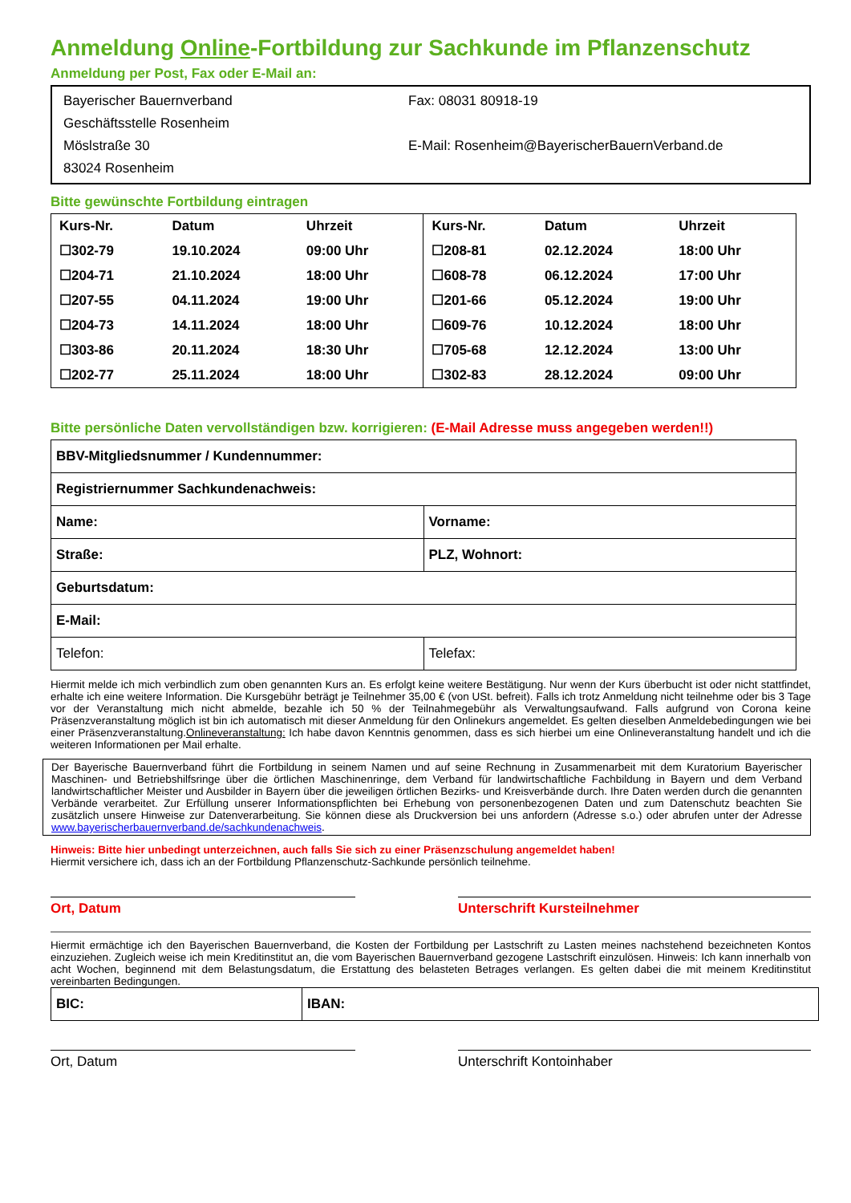Anmeldung Online-Fortbildung zur Sachkunde im Pflanzenschutz
Anmeldung per Post, Fax oder E-Mail an:
Bayerischer Bauernverband
Geschäftsstelle Rosenheim
Möslstraße 30
83024 Rosenheim
Fax: 08031 80918-19
E-Mail: Rosenheim@BayerischerBauernVerband.de
Bitte gewünschte Fortbildung eintragen
| Kurs-Nr. | Datum | Uhrzeit | Kurs-Nr. | Datum | Uhrzeit |
| ☐302-79 | 19.10.2024 | 09:00 Uhr | ☐208-81 | 02.12.2024 | 18:00 Uhr |
| ☐204-71 | 21.10.2024 | 18:00 Uhr | ☐608-78 | 06.12.2024 | 17:00 Uhr |
| ☐207-55 | 04.11.2024 | 19:00 Uhr | ☐201-66 | 05.12.2024 | 19:00 Uhr |
| ☐204-73 | 14.11.2024 | 18:00 Uhr | ☐609-76 | 10.12.2024 | 18:00 Uhr |
| ☐303-86 | 20.11.2024 | 18:30 Uhr | ☐705-68 | 12.12.2024 | 13:00 Uhr |
| ☐202-77 | 25.11.2024 | 18:00 Uhr | ☐302-83 | 28.12.2024 | 09:00 Uhr |
Bitte persönliche Daten vervollständigen bzw. korrigieren: (E-Mail Adresse muss angegeben werden!!)
| BBV-Mitgliedsnummer / Kundennummer: | |
| Registriernummer Sachkundenachweis: | |
| Name: | Vorname: |
| Straße: | PLZ, Wohnort: |
| Geburtsdatum: | |
| E-Mail: | |
| Telefon: | Telefax: |
Hiermit melde ich mich verbindlich zum oben genannten Kurs an. Es erfolgt keine weitere Bestätigung. Nur wenn der Kurs überbucht ist oder nicht stattfindet, erhalte ich eine weitere Information. Die Kursgebühr beträgt je Teilnehmer 35,00 € (von USt. befreit). Falls ich trotz Anmeldung nicht teilnehme oder bis 3 Tage vor der Veranstaltung mich nicht abmelde, bezahle ich 50 % der Teilnahmegebühr als Verwaltungsaufwand. Falls aufgrund von Corona keine Präsenzveranstaltung möglich ist bin ich automatisch mit dieser Anmeldung für den Onlinekurs angemeldet. Es gelten dieselben Anmeldebedingungen wie bei einer Präsenzveranstaltung.Onlineveranstaltung: Ich habe davon Kenntnis genommen, dass es sich hierbei um eine Onlineveranstaltung handelt und ich die weiteren Informationen per Mail erhalte.
Der Bayerische Bauernverband führt die Fortbildung in seinem Namen und auf seine Rechnung in Zusammenarbeit mit dem Kuratorium Bayerischer Maschinen- und Betriebshilfsringe über die örtlichen Maschinenringe, dem Verband für landwirtschaftliche Fachbildung in Bayern und dem Verband landwirtschaftlicher Meister und Ausbilder in Bayern über die jeweiligen örtlichen Bezirks- und Kreisverbände durch. Ihre Daten werden durch die genannten Verbände verarbeitet. Zur Erfüllung unserer Informationspflichten bei Erhebung von personenbezogenen Daten und zum Datenschutz beachten Sie zusätzlich unsere Hinweise zur Datenverarbeitung. Sie können diese als Druckversion bei uns anfordern (Adresse s.o.) oder abrufen unter der Adresse www.bayerischerbauernverband.de/sachkundenachweis.
Hinweis: Bitte hier unbedingt unterzeichnen, auch falls Sie sich zu einer Präsenzschulung angemeldet haben!
Hiermit versichere ich, dass ich an der Fortbildung Pflanzenschutz-Sachkunde persönlich teilnehme.
Ort, Datum Unterschrift Kursteilnehmer
Hiermit ermächtige ich den Bayerischen Bauernverband, die Kosten der Fortbildung per Lastschrift zu Lasten meines nachstehend bezeichneten Kontos einzuziehen. Zugleich weise ich mein Kreditinstitut an, die vom Bayerischen Bauernverband gezogene Lastschrift einzulösen. Hinweis: Ich kann innerhalb von acht Wochen, beginnend mit dem Belastungsdatum, die Erstattung des belasteten Betrages verlangen. Es gelten dabei die mit meinem Kreditinstitut vereinbarten Bedingungen.
| BIC: | IBAN: |
Ort, Datum Unterschrift Kontoinhaber